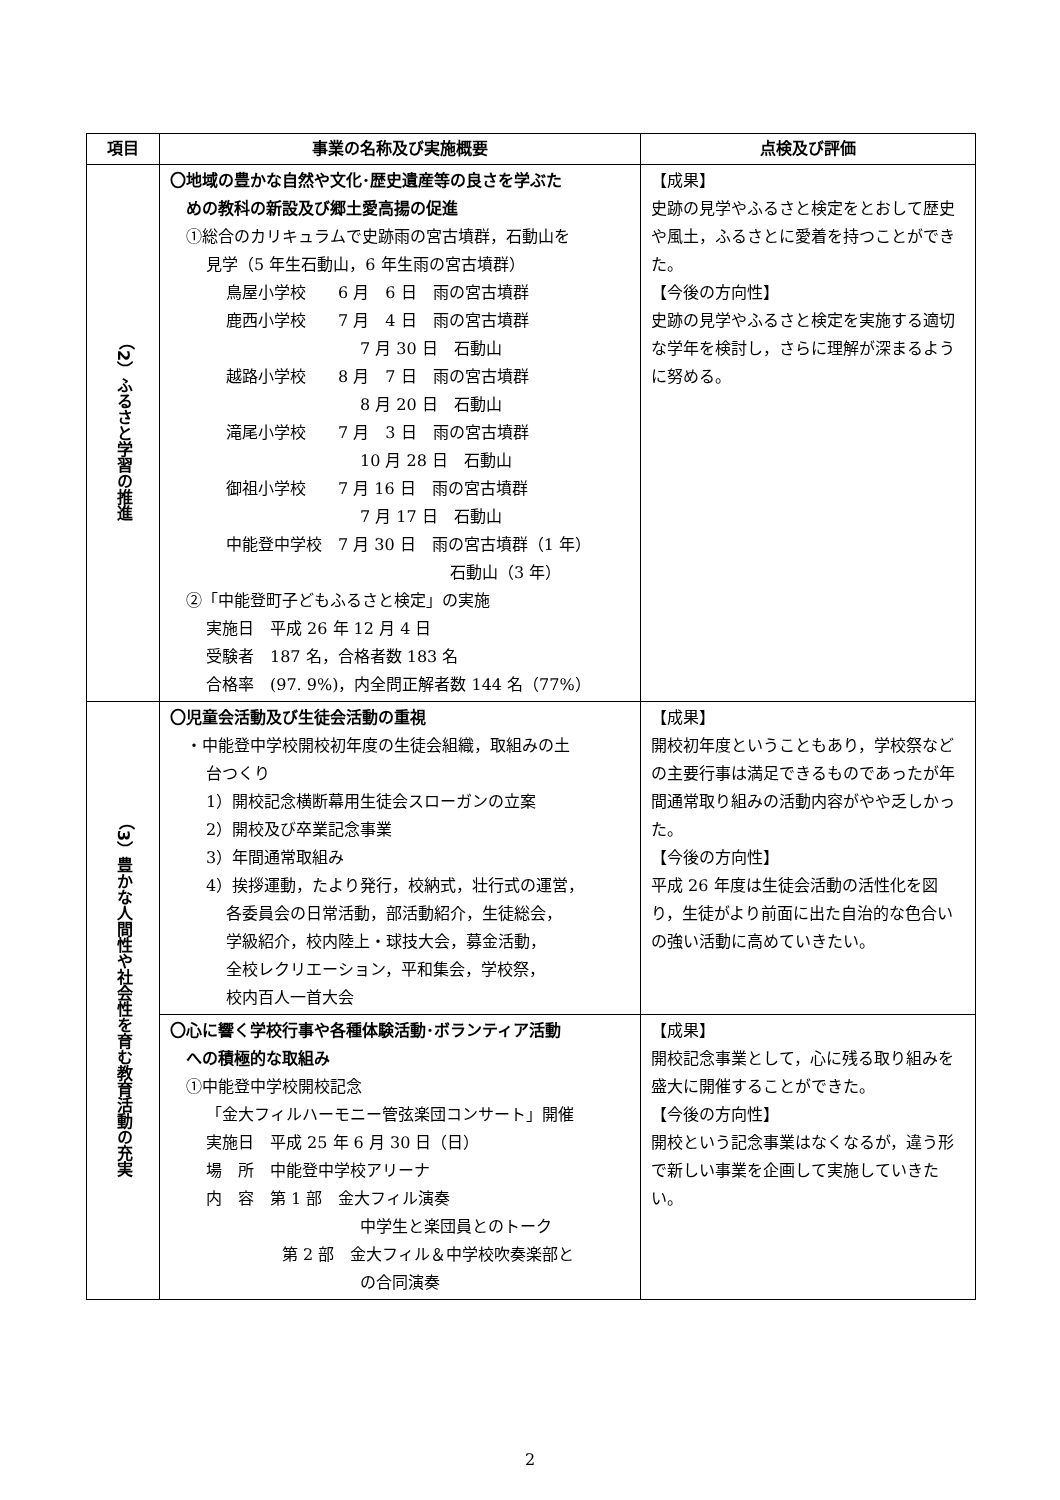| 項目 | 事業の名称及び実施概要 | 点検及び評価 |
| --- | --- | --- |
| （2）ふるさと学習の推進 | 〇地域の豊かな自然や文化･歴史遺産等の良さを学ぶた めの教科の新設及び郷土愛高揚の促進 ①総合のカリキュラムで史跡雨の宮古墳群，石動山を 見学（5 年生石動山，6 年生雨の宮古墳群） 鳥屋小学校 6 月 6 日 雨の宮古墳群 鹿西小学校 7 月 4 日 雨の宮古墳群 7 月 30 日 石動山 越路小学校 8 月 7 日 雨の宮古墳群 8 月 20 日 石動山 滝尾小学校 7 月 3 日 雨の宮古墳群 10 月 28 日 石動山 御祖小学校 7 月 16 日 雨の宮古墳群 7 月 17 日 石動山 中能登中学校 7 月 30 日 雨の宮古墳群（1 年） 石動山（3 年） ②「中能登町子どもふるさと検定」の実施 実施日 平成 26 年 12 月 4 日 受験者 187 名，合格者数 183 名 合格率 (97. 9%)，内全問正解者数 144 名（77%） | 【成果】 史跡の見学やふるさと検定をとおして歴史や風土，ふるさとに愛着を持つことができた。 【今後の方向性】 史跡の見学やふるさと検定を実施する適切な学年を検討し，さらに理解が深まるように努める。 |
| （3）豊かな人間性や社会性を育む教育活動の充実 | 〇児童会活動及び生徒会活動の重視 ・中能登中学校開校初年度の生徒会組織，取組みの土 台つくり 1）開校記念横断幕用生徒会スローガンの立案 2）開校及び卒業記念事業 3）年間通常取組み 4）挨拶運動，たより発行，校納式，壮行式の運営， 各委員会の日常活動，部活動紹介，生徒総会， 学級紹介，校内陸上・球技大会，募金活動， 全校レクリエーション，平和集会，学校祭， 校内百人一首大会 | 【成果】 開校初年度ということもあり，学校祭などの主要行事は満足できるものであったが年間通常取り組みの活動内容がやや乏しかった。 【今後の方向性】 平成 26 年度は生徒会活動の活性化を図り，生徒がより前面に出た自治的な色合いの強い活動に高めていきたい。 |
| | 〇心に響く学校行事や各種体験活動･ボランティア活動 への積極的な取組み ①中能登中学校開校記念 「金大フィルハーモニー管弦楽団コンサート」開催 実施日 平成 25 年 6 月 30 日（日） 場 所 中能登中学校アリーナ 内 容 第 1 部 金大フィル演奏 中学生と楽団員とのトーク 第 2 部 金大フィル＆中学校吹奏楽部と の合同演奏 | 【成果】 開校記念事業として，心に残る取り組みを盛大に開催することができた。 【今後の方向性】 開校という記念事業はなくなるが，違う形で新しい事業を企画して実施していきたい。 |
2